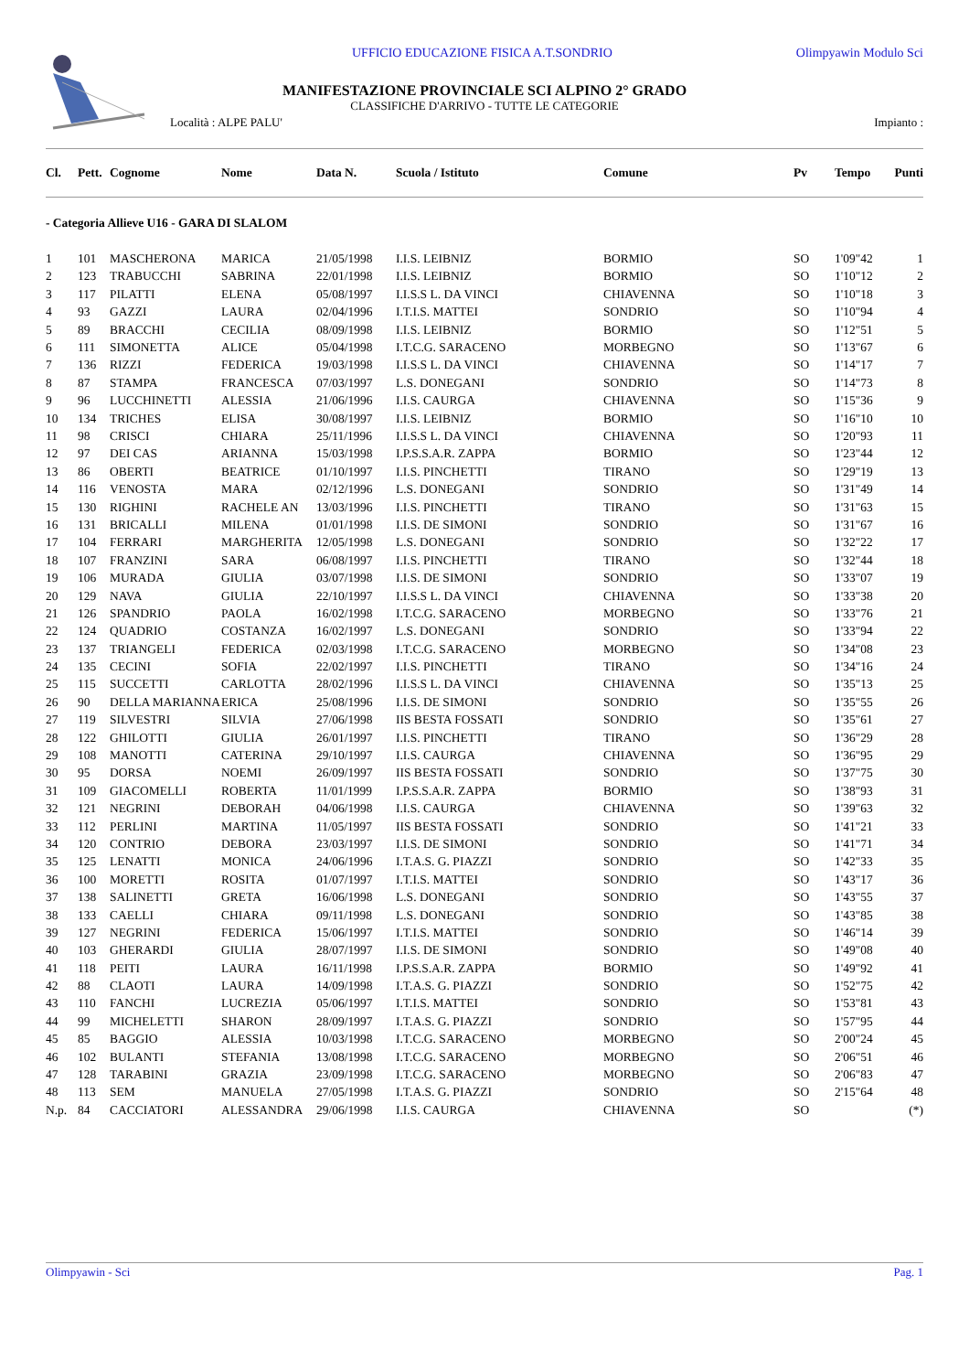UFFICIO EDUCAZIONE FISICA A.T.SONDRIO Olimpyawin Modulo Sci
MANIFESTAZIONE PROVINCIALE SCI ALPINO 2° GRADO
CLASSIFICHE D'ARRIVO - TUTTE LE CATEGORIE
Località : ALPE PALU' Impianto :
| Cl. | Pett. | Cognome | Nome | Data N. | Scuola / Istituto | Comune | Pv | Tempo | Punti |
| --- | --- | --- | --- | --- | --- | --- | --- | --- | --- |
| - Categoria Allieve U16 - GARA DI SLALOM | | | | | | | | | |
| 1 | 101 | MASCHERONA | MARICA | 21/05/1998 | I.I.S. LEIBNIZ | BORMIO | SO | 1'09"42 | 1 |
| 2 | 123 | TRABUCCHI | SABRINA | 22/01/1998 | I.I.S. LEIBNIZ | BORMIO | SO | 1'10"12 | 2 |
| 3 | 117 | PILATTI | ELENA | 05/08/1997 | I.I.S.S L. DA VINCI | CHIAVENNA | SO | 1'10"18 | 3 |
| 4 | 93 | GAZZI | LAURA | 02/04/1996 | I.T.I.S. MATTEI | SONDRIO | SO | 1'10"94 | 4 |
| 5 | 89 | BRACCHI | CECILIA | 08/09/1998 | I.I.S. LEIBNIZ | BORMIO | SO | 1'12"51 | 5 |
| 6 | 111 | SIMONETTA | ALICE | 05/04/1998 | I.T.C.G. SARACENO | MORBEGNO | SO | 1'13"67 | 6 |
| 7 | 136 | RIZZI | FEDERICA | 19/03/1998 | I.I.S.S L. DA VINCI | CHIAVENNA | SO | 1'14"17 | 7 |
| 8 | 87 | STAMPA | FRANCESCA | 07/03/1997 | L.S. DONEGANI | SONDRIO | SO | 1'14"73 | 8 |
| 9 | 96 | LUCCHINETTI | ALESSIA | 21/06/1996 | I.I.S. CAURGA | CHIAVENNA | SO | 1'15"36 | 9 |
| 10 | 134 | TRICHES | ELISA | 30/08/1997 | I.I.S. LEIBNIZ | BORMIO | SO | 1'16"10 | 10 |
| 11 | 98 | CRISCI | CHIARA | 25/11/1996 | I.I.S.S L. DA VINCI | CHIAVENNA | SO | 1'20"93 | 11 |
| 12 | 97 | DEI CAS | ARIANNA | 15/03/1998 | I.P.S.S.A.R. ZAPPA | BORMIO | SO | 1'23"44 | 12 |
| 13 | 86 | OBERTI | BEATRICE | 01/10/1997 | I.I.S. PINCHETTI | TIRANO | SO | 1'29"19 | 13 |
| 14 | 116 | VENOSTA | MARA | 02/12/1996 | L.S. DONEGANI | SONDRIO | SO | 1'31"49 | 14 |
| 15 | 130 | RIGHINI | RACHELE AN | 13/03/1996 | I.I.S. PINCHETTI | TIRANO | SO | 1'31"63 | 15 |
| 16 | 131 | BRICALLI | MILENA | 01/01/1998 | I.I.S. DE SIMONI | SONDRIO | SO | 1'31"67 | 16 |
| 17 | 104 | FERRARI | MARGHERITA | 12/05/1998 | L.S. DONEGANI | SONDRIO | SO | 1'32"22 | 17 |
| 18 | 107 | FRANZINI | SARA | 06/08/1997 | I.I.S. PINCHETTI | TIRANO | SO | 1'32"44 | 18 |
| 19 | 106 | MURADA | GIULIA | 03/07/1998 | I.I.S. DE SIMONI | SONDRIO | SO | 1'33"07 | 19 |
| 20 | 129 | NAVA | GIULIA | 22/10/1997 | I.I.S.S L. DA VINCI | CHIAVENNA | SO | 1'33"38 | 20 |
| 21 | 126 | SPANDRIO | PAOLA | 16/02/1998 | I.T.C.G. SARACENO | MORBEGNO | SO | 1'33"76 | 21 |
| 22 | 124 | QUADRIO | COSTANZA | 16/02/1997 | L.S. DONEGANI | SONDRIO | SO | 1'33"94 | 22 |
| 23 | 137 | TRIANGELI | FEDERICA | 02/03/1998 | I.T.C.G. SARACENO | MORBEGNO | SO | 1'34"08 | 23 |
| 24 | 135 | CECINI | SOFIA | 22/02/1997 | I.I.S. PINCHETTI | TIRANO | SO | 1'34"16 | 24 |
| 25 | 115 | SUCCETTI | CARLOTTA | 28/02/1996 | I.I.S.S L. DA VINCI | CHIAVENNA | SO | 1'35"13 | 25 |
| 26 | 90 | DELLA MARIANNA | ERICA | 25/08/1996 | I.I.S. DE SIMONI | SONDRIO | SO | 1'35"55 | 26 |
| 27 | 119 | SILVESTRI | SILVIA | 27/06/1998 | IIS BESTA FOSSATI | SONDRIO | SO | 1'35"61 | 27 |
| 28 | 122 | GHILOTTI | GIULIA | 26/01/1997 | I.I.S. PINCHETTI | TIRANO | SO | 1'36"29 | 28 |
| 29 | 108 | MANOTTI | CATERINA | 29/10/1997 | I.I.S. CAURGA | CHIAVENNA | SO | 1'36"95 | 29 |
| 30 | 95 | DORSA | NOEMI | 26/09/1997 | IIS BESTA FOSSATI | SONDRIO | SO | 1'37"75 | 30 |
| 31 | 109 | GIACOMELLI | ROBERTA | 11/01/1999 | I.P.S.S.A.R. ZAPPA | BORMIO | SO | 1'38"93 | 31 |
| 32 | 121 | NEGRINI | DEBORAH | 04/06/1998 | I.I.S. CAURGA | CHIAVENNA | SO | 1'39"63 | 32 |
| 33 | 112 | PERLINI | MARTINA | 11/05/1997 | IIS BESTA FOSSATI | SONDRIO | SO | 1'41"21 | 33 |
| 34 | 120 | CONTRIO | DEBORA | 23/03/1997 | I.I.S. DE SIMONI | SONDRIO | SO | 1'41"71 | 34 |
| 35 | 125 | LENATTI | MONICA | 24/06/1996 | I.T.A.S. G. PIAZZI | SONDRIO | SO | 1'42"33 | 35 |
| 36 | 100 | MORETTI | ROSITA | 01/07/1997 | I.T.I.S. MATTEI | SONDRIO | SO | 1'43"17 | 36 |
| 37 | 138 | SALINETTI | GRETA | 16/06/1998 | L.S. DONEGANI | SONDRIO | SO | 1'43"55 | 37 |
| 38 | 133 | CAELLI | CHIARA | 09/11/1998 | L.S. DONEGANI | SONDRIO | SO | 1'43"85 | 38 |
| 39 | 127 | NEGRINI | FEDERICA | 15/06/1997 | I.T.I.S. MATTEI | SONDRIO | SO | 1'46"14 | 39 |
| 40 | 103 | GHERARDI | GIULIA | 28/07/1997 | I.I.S. DE SIMONI | SONDRIO | SO | 1'49"08 | 40 |
| 41 | 118 | PEITI | LAURA | 16/11/1998 | I.P.S.S.A.R. ZAPPA | BORMIO | SO | 1'49"92 | 41 |
| 42 | 88 | CLAOTI | LAURA | 14/09/1998 | I.T.A.S. G. PIAZZI | SONDRIO | SO | 1'52"75 | 42 |
| 43 | 110 | FANCHI | LUCREZIA | 05/06/1997 | I.T.I.S. MATTEI | SONDRIO | SO | 1'53"81 | 43 |
| 44 | 99 | MICHELETTI | SHARON | 28/09/1997 | I.T.A.S. G. PIAZZI | SONDRIO | SO | 1'57"95 | 44 |
| 45 | 85 | BAGGIO | ALESSIA | 10/03/1998 | I.T.C.G. SARACENO | MORBEGNO | SO | 2'00"24 | 45 |
| 46 | 102 | BULANTI | STEFANIA | 13/08/1998 | I.T.C.G. SARACENO | MORBEGNO | SO | 2'06"51 | 46 |
| 47 | 128 | TARABINI | GRAZIA | 23/09/1998 | I.T.C.G. SARACENO | MORBEGNO | SO | 2'06"83 | 47 |
| 48 | 113 | SEM | MANUELA | 27/05/1998 | I.T.A.S. G. PIAZZI | SONDRIO | SO | 2'15"64 | 48 |
| N.p. | 84 | CACCIATORI | ALESSANDRA | 29/06/1998 | I.I.S. CAURGA | CHIAVENNA | SO | | (*) |
Olimpyawin - Sci Pag. 1